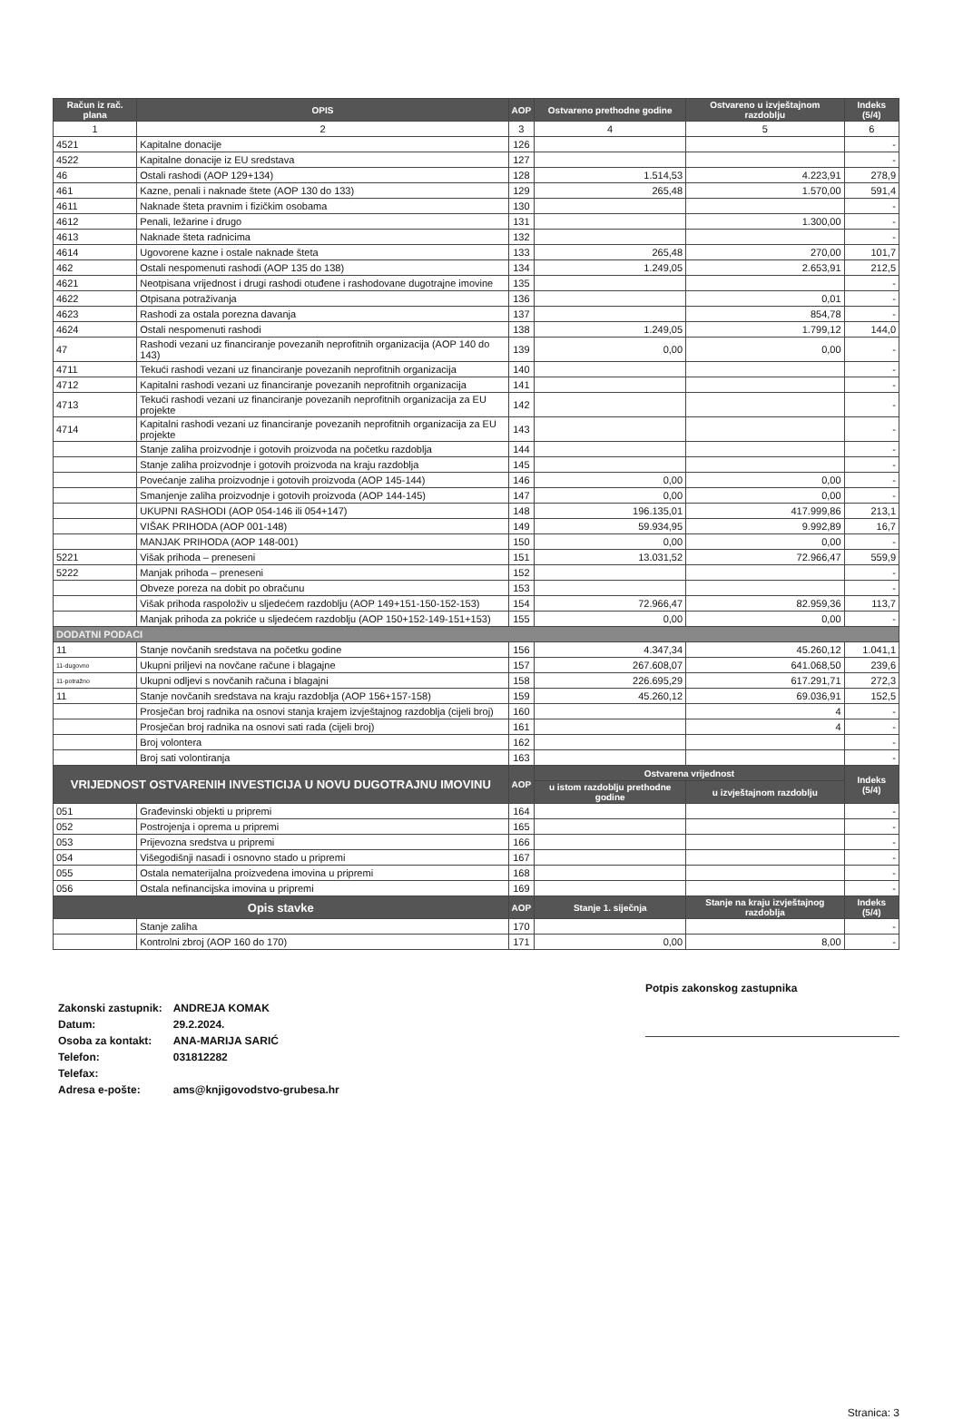| Račun iz rač. plana | OPIS | AOP | Ostvareno prethodne godine | Ostvareno u izvještajnom razdoblju | Indeks (5/4) |
| --- | --- | --- | --- | --- | --- |
| 1 | 2 | 3 | 4 | 5 | 6 |
| 4521 | Kapitalne donacije | 126 | | | - |
| 4522 | Kapitalne donacije iz EU sredstava | 127 | | | - |
| 46 | Ostali rashodi (AOP 129+134) | 128 | 1.514,53 | 4.223,91 | 278,9 |
| 461 | Kazne, penali i naknade štete (AOP 130 do 133) | 129 | 265,48 | 1.570,00 | 591,4 |
| 4611 | Naknade šteta pravnim i fizičkim osobama | 130 | | | - |
| 4612 | Penali, ležarine i drugo | 131 | | 1.300,00 | - |
| 4613 | Naknade šteta radnicima | 132 | | | - |
| 4614 | Ugovorene kazne i ostale naknade šteta | 133 | 265,48 | 270,00 | 101,7 |
| 462 | Ostali nespomenuti rashodi (AOP 135 do 138) | 134 | 1.249,05 | 2.653,91 | 212,5 |
| 4621 | Neotpisana vrijednost i drugi rashodi otuđene i rashodovane dugotrajne imovine | 135 | | | - |
| 4622 | Otpisana potraživanja | 136 | | 0,01 | - |
| 4623 | Rashodi za ostala porezna davanja | 137 | | 854,78 | - |
| 4624 | Ostali nespomenuti rashodi | 138 | 1.249,05 | 1.799,12 | 144,0 |
| 47 | Rashodi vezani uz financiranje povezanih neprofitnih organizacija (AOP 140 do 143) | 139 | 0,00 | 0,00 | - |
| 4711 | Tekući rashodi vezani uz financiranje povezanih neprofitnih organizacija | 140 | | | - |
| 4712 | Kapitalni rashodi vezani uz financiranje povezanih neprofitnih organizacija | 141 | | | - |
| 4713 | Tekući rashodi vezani uz financiranje povezanih neprofitnih organizacija za EU projekte | 142 | | | - |
| 4714 | Kapitalni rashodi vezani uz financiranje povezanih neprofitnih organizacija za EU projekte | 143 | | | - |
| | Stanje zaliha proizvodnje i gotovih proizvoda na početku razdoblja | 144 | | | - |
| | Stanje zaliha proizvodnje i gotovih proizvoda na kraju razdoblja | 145 | | | - |
| | Povećanje zaliha proizvodnje i gotovih proizvoda (AOP 145-144) | 146 | 0,00 | 0,00 | - |
| | Smanjenje zaliha proizvodnje i gotovih proizvoda (AOP 144-145) | 147 | 0,00 | 0,00 | - |
| | UKUPNI RASHODI (AOP 054-146 ili 054+147) | 148 | 196.135,01 | 417.999,86 | 213,1 |
| | VIŠAK PRIHODA (AOP 001-148) | 149 | 59.934,95 | 9.992,89 | 16,7 |
| | MANJAK PRIHODA (AOP 148-001) | 150 | 0,00 | 0,00 | - |
| 5221 | Višak prihoda – preneseni | 151 | 13.031,52 | 72.966,47 | 559,9 |
| 5222 | Manjak prihoda – preneseni | 152 | | | - |
| | Obveze poreza na dobit po obračunu | 153 | | | - |
| | Višak prihoda raspoloživ u sljedećem razdoblju (AOP 149+151-150-152-153) | 154 | 72.966,47 | 82.959,36 | 113,7 |
| | Manjak prihoda za pokriće u sljedećem razdoblju (AOP 150+152-149-151+153) | 155 | 0,00 | 0,00 | - |
| DODATNI PODACI | | | | | |
| 11 | Stanje novčanih sredstava na početku godine | 156 | 4.347,34 | 45.260,12 | 1.041,1 |
| 11-dugovno | Ukupni priljevi na novčane račune i blagajne | 157 | 267.608,07 | 641.068,50 | 239,6 |
| 11-potražno | Ukupni odljevi s novčanih računa i blagajni | 158 | 226.695,29 | 617.291,71 | 272,3 |
| 11 | Stanje novčanih sredstava na kraju razdoblja (AOP 156+157-158) | 159 | 45.260,12 | 69.036,91 | 152,5 |
| | Prosječan broj radnika na osnovi stanja krajem izvještajnog razdoblja (cijeli broj) | 160 | | 4 | - |
| | Prosječan broj radnika na osnovi sati rada (cijeli broj) | 161 | | 4 | - |
| | Broj volontera | 162 | | | - |
| | Broj sati volontiranja | 163 | | | - |
| VRIJEDNOST OSTVARENIH INVESTICIJA U NOVU DUGOTRAJNU IMOVINU | | AOP | Ostvarena vrijednost | | Indeks (5/4) |
| | | | u istom razdoblju prethodne godine | u izvještajnom razdoblju | |
| 051 | Građevinski objekti u pripremi | 164 | | | - |
| 052 | Postrojenja i oprema u pripremi | 165 | | | - |
| 053 | Prijevozna sredstva u pripremi | 166 | | | - |
| 054 | Višegodišnji nasadi i osnovno stado u pripremi | 167 | | | - |
| 055 | Ostala nematerijalna proizvedena imovina u pripremi | 168 | | | - |
| 056 | Ostala nefinancijska imovina u pripremi | 169 | | | - |
| Opis stavke | | AOP | Stanje 1. siječnja | Stanje na kraju izvještajnog razdoblja | Indeks (5/4) |
| | Stanje zaliha | 170 | | | - |
| | Kontrolni zbroj (AOP 160 do 170) | 171 | 0,00 | 8,00 | - |
| Zakonski zastupnik: | ANDREJA KOMAK |
| Datum: | 29.2.2024. |
| Osoba za kontakt: | ANA-MARIJA SARIĆ |
| Telefon: | 031812282 |
| Telefax: | |
| Adresa e-pošte: | ams@knjigovodstvo-grubesa.hr |
Potpis zakonskog zastupnika
Stranica: 3